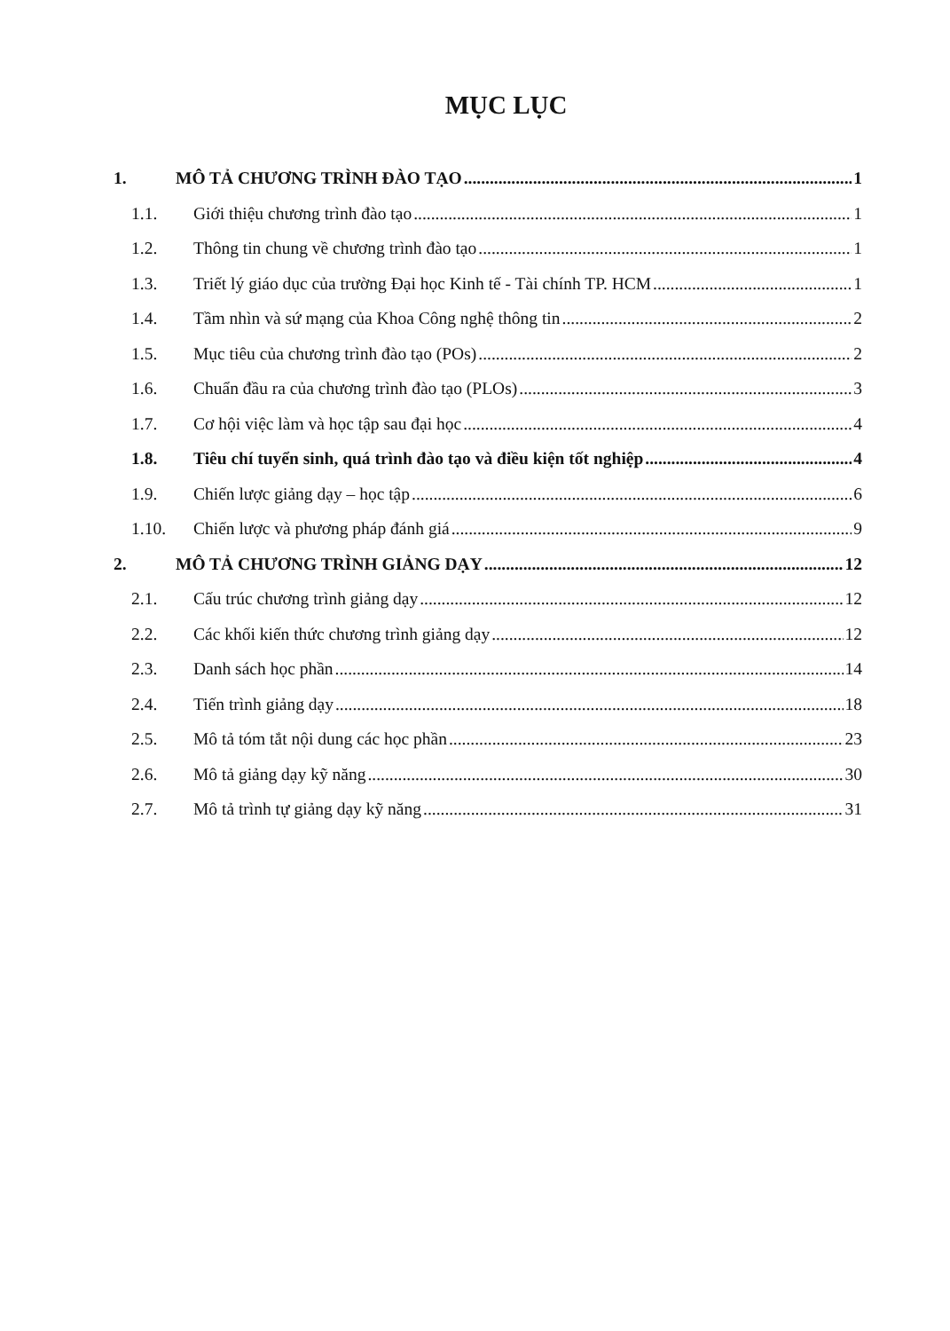MỤC LỤC
1. MÔ TẢ CHƯƠNG TRÌNH ĐÀO TẠO 1
1.1. Giới thiệu chương trình đào tạo 1
1.2. Thông tin chung về chương trình đào tạo 1
1.3. Triết lý giáo dục của trường Đại học Kinh tế - Tài chính TP. HCM 1
1.4. Tầm nhìn và sứ mạng của Khoa Công nghệ thông tin 2
1.5. Mục tiêu của chương trình đào tạo (POs) 2
1.6. Chuẩn đầu ra của chương trình đào tạo (PLOs) 3
1.7. Cơ hội việc làm và học tập sau đại học 4
1.8. Tiêu chí tuyển sinh, quá trình đào tạo và điều kiện tốt nghiệp 4
1.9. Chiến lược giảng dạy – học tập 6
1.10. Chiến lược và phương pháp đánh giá 9
2. MÔ TẢ CHƯƠNG TRÌNH GIẢNG DẠY 12
2.1. Cấu trúc chương trình giảng dạy 12
2.2. Các khối kiến thức chương trình giảng dạy 12
2.3. Danh sách học phần 14
2.4. Tiến trình giảng dạy 18
2.5. Mô tả tóm tắt nội dung các học phần 23
2.6. Mô tả giảng dạy kỹ năng 30
2.7. Mô tả trình tự giảng dạy kỹ năng 31